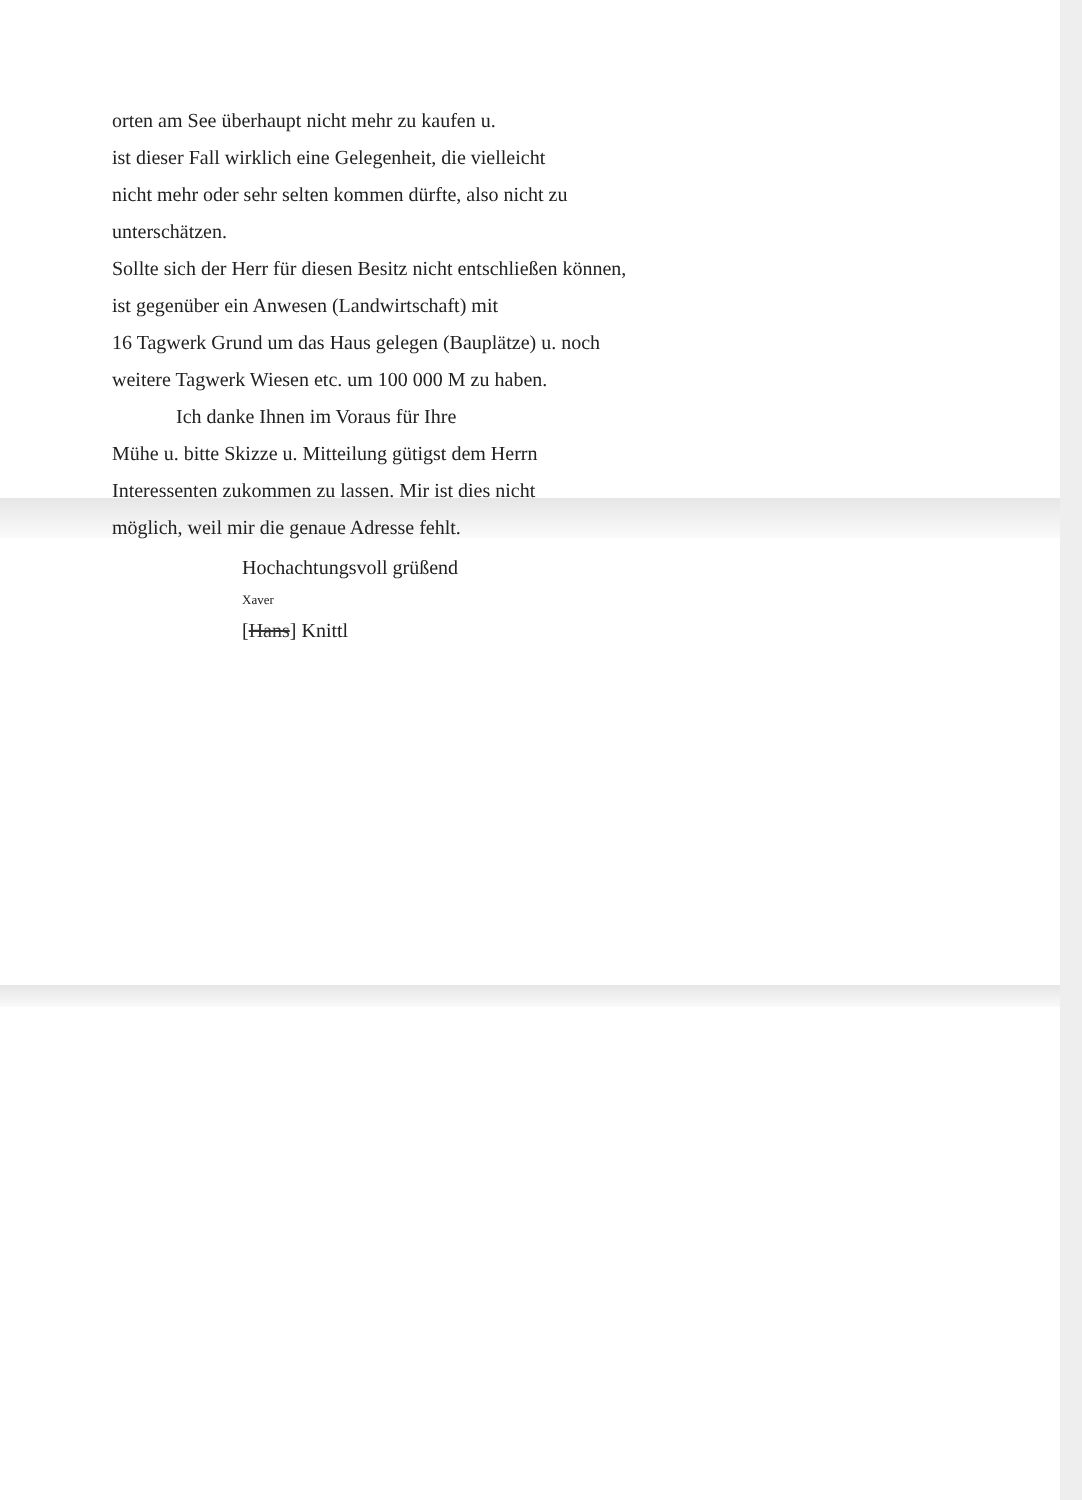orten am See überhaupt nicht mehr zu kaufen u.
ist dieser Fall wirklich eine Gelegenheit, die vielleicht
nicht mehr oder sehr selten kommen dürfte, also nicht zu
unterschätzen.
Sollte sich der Herr für diesen Besitz nicht entschließen können,
ist gegenüber ein Anwesen (Landwirtschaft) mit
16 Tagwerk Grund um das Haus gelegen (Bauplätze) u. noch
weitere Tagwerk Wiesen etc. um 100 000 M zu haben.
Ich danke Ihnen im Voraus für Ihre
Mühe u. bitte Skizze u. Mitteilung gütigst dem Herrn
Interessenten zukommen zu lassen. Mir ist dies nicht
möglich, weil mir die genaue Adresse fehlt.
Hochachtungsvoll grüßend
Xaver
[Hans] Knittl